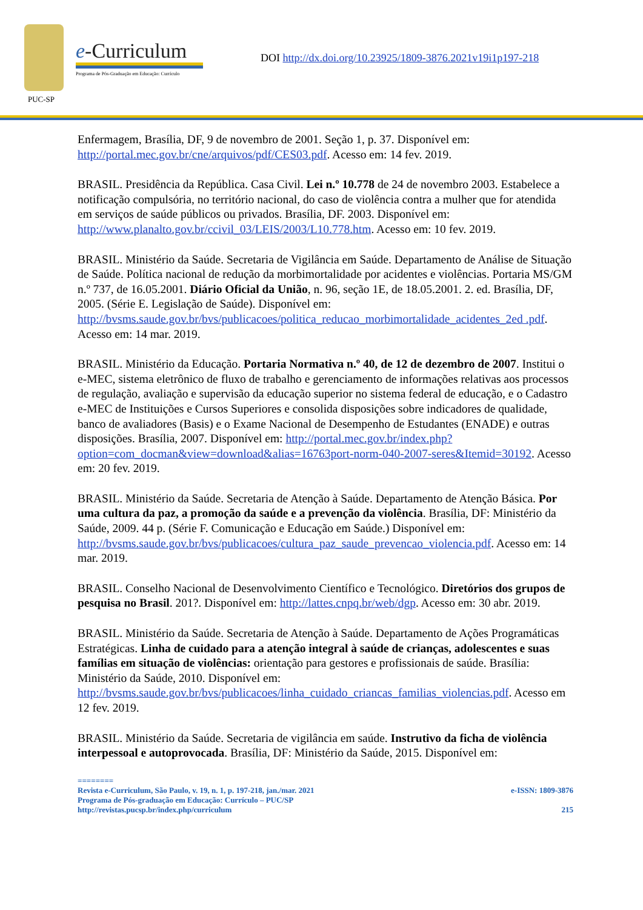PUC-SP
e-Curriculum
Programa de Pós-Graduação em Educação: Currículo
DOI http://dx.doi.org/10.23925/1809-3876.2021v19i1p197-218
Enfermagem, Brasília, DF, 9 de novembro de 2001. Seção 1, p. 37. Disponível em: http://portal.mec.gov.br/cne/arquivos/pdf/CES03.pdf. Acesso em: 14 fev. 2019.
BRASIL. Presidência da República. Casa Civil. Lei n.º 10.778 de 24 de novembro 2003. Estabelece a notificação compulsória, no território nacional, do caso de violência contra a mulher que for atendida em serviços de saúde públicos ou privados. Brasília, DF. 2003. Disponível em: http://www.planalto.gov.br/ccivil_03/LEIS/2003/L10.778.htm. Acesso em: 10 fev. 2019.
BRASIL. Ministério da Saúde. Secretaria de Vigilância em Saúde. Departamento de Análise de Situação de Saúde. Política nacional de redução da morbimortalidade por acidentes e violências. Portaria MS/GM n.º 737, de 16.05.2001. Diário Oficial da União, n. 96, seção 1E, de 18.05.2001. 2. ed. Brasília, DF, 2005. (Série E. Legislação de Saúde). Disponível em: http://bvsms.saude.gov.br/bvs/publicacoes/politica_reducao_morbimortalidade_acidentes_2ed .pdf. Acesso em: 14 mar. 2019.
BRASIL. Ministério da Educação. Portaria Normativa n.º 40, de 12 de dezembro de 2007. Institui o e-MEC, sistema eletrônico de fluxo de trabalho e gerenciamento de informações relativas aos processos de regulação, avaliação e supervisão da educação superior no sistema federal de educação, e o Cadastro e-MEC de Instituições e Cursos Superiores e consolida disposições sobre indicadores de qualidade, banco de avaliadores (Basis) e o Exame Nacional de Desempenho de Estudantes (ENADE) e outras disposições. Brasília, 2007. Disponível em: http://portal.mec.gov.br/index.php?option=com_docman&view=download&alias=16763port-norm-040-2007-seres&Itemid=30192. Acesso em: 20 fev. 2019.
BRASIL. Ministério da Saúde. Secretaria de Atenção à Saúde. Departamento de Atenção Básica. Por uma cultura da paz, a promoção da saúde e a prevenção da violência. Brasília, DF: Ministério da Saúde, 2009. 44 p. (Série F. Comunicação e Educação em Saúde.) Disponível em:
http://bvsms.saude.gov.br/bvs/publicacoes/cultura_paz_saude_prevencao_violencia.pdf. Acesso em: 14 mar. 2019.
BRASIL. Conselho Nacional de Desenvolvimento Científico e Tecnológico. Diretórios dos grupos de pesquisa no Brasil. 201?. Disponível em: http://lattes.cnpq.br/web/dgp. Acesso em: 30 abr. 2019.
BRASIL. Ministério da Saúde. Secretaria de Atenção à Saúde. Departamento de Ações Programáticas Estratégicas. Linha de cuidado para a atenção integral à saúde de crianças, adolescentes e suas famílias em situação de violências: orientação para gestores e profissionais de saúde. Brasília: Ministério da Saúde, 2010. Disponível em: http://bvsms.saude.gov.br/bvs/publicacoes/linha_cuidado_criancas_familias_violencias.pdf. Acesso em 12 fev. 2019.
BRASIL. Ministério da Saúde. Secretaria de vigilância em saúde. Instrutivo da ficha de violência interpessoal e autoprovocada. Brasília, DF: Ministério da Saúde, 2015. Disponível em:
========
Revista e-Curriculum, São Paulo, v. 19, n. 1, p. 197-218, jan./mar. 2021 e-ISSN: 1809-3876
Programa de Pós-graduação em Educação: Currículo – PUC/SP
http://revistas.pucsp.br/index.php/curriculum 215